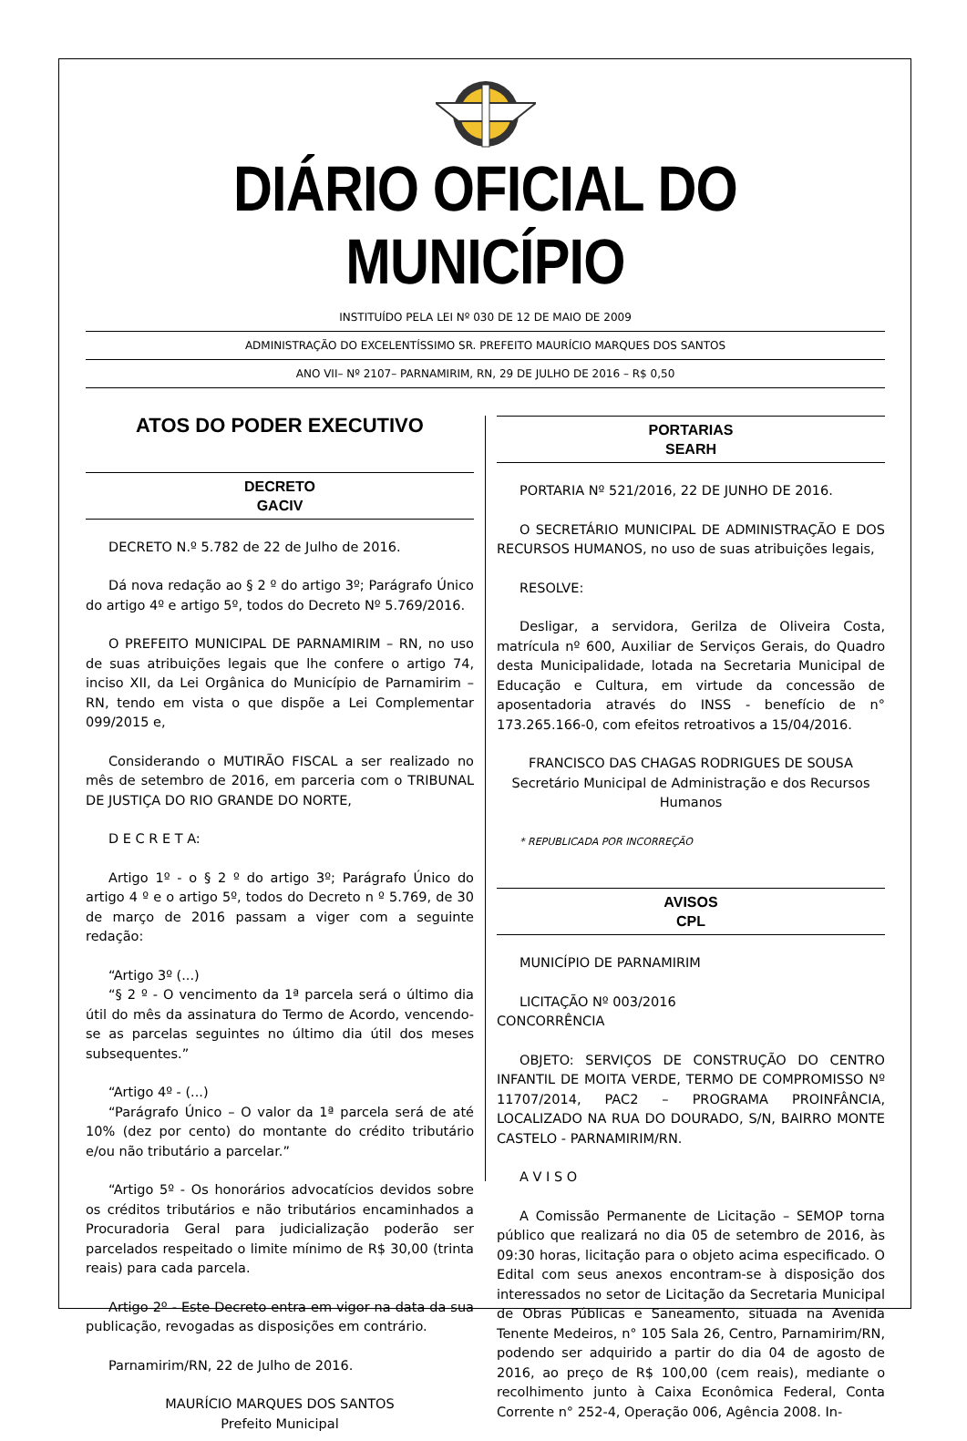DIÁRIO OFICIAL DO MUNICÍPIO
INSTITUÍDO PELA LEI Nº 030 DE 12 DE MAIO DE 2009
ADMINISTRAÇÃO DO EXCELENTÍSSIMO SR. PREFEITO MAURÍCIO MARQUES DOS SANTOS
ANO VII– Nº 2107– PARNAMIRIM, RN, 29 DE JULHO DE 2016 – R$ 0,50
ATOS DO PODER EXECUTIVO
DECRETO
GACIV
DECRETO N.º 5.782 de 22 de Julho de 2016.
Dá nova redação ao § 2 º do artigo 3º; Parágrafo Único do artigo 4º e artigo 5º, todos do Decreto Nº 5.769/2016.
O PREFEITO MUNICIPAL DE PARNAMIRIM – RN, no uso de suas atribuições legais que lhe confere o artigo 74, inciso XII, da Lei Orgânica do Município de Parnamirim – RN, tendo em vista o que dispõe a Lei Complementar 099/2015 e,
Considerando o MUTIRÃO FISCAL a ser realizado no mês de setembro de 2016, em parceria com o TRIBUNAL DE JUSTIÇA DO RIO GRANDE DO NORTE,
D E C R E T A:
Artigo 1º - o § 2 º do artigo 3º; Parágrafo Único do artigo 4 º e o artigo 5º, todos do Decreto n º 5.769, de 30 de março de 2016 passam a viger com a seguinte redação:
“Artigo 3º (...)
“§ 2 º - O vencimento da 1ª parcela será o último dia útil do mês da assinatura do Termo de Acordo, vencendo-se as parcelas seguintes no último dia útil dos meses subsequentes.”
“Artigo 4º - (...)
“Parágrafo Único – O valor da 1ª parcela será de até 10% (dez por cento) do montante do crédito tributário e/ou não tributário a parcelar.”
“Artigo 5º - Os honorários advocatícios devidos sobre os créditos tributários e não tributários encaminhados a Procuradoria Geral para judicialização poderão ser parcelados respeitado o limite mínimo de R$ 30,00 (trinta reais) para cada parcela.
Artigo 2º - Este Decreto entra em vigor na data da sua publicação, revogadas as disposições em contrário.
Parnamirim/RN, 22 de Julho de 2016.
MAURÍCIO MARQUES DOS SANTOS
Prefeito Municipal
PORTARIAS
SEARH
PORTARIA Nº 521/2016, 22 DE JUNHO DE 2016.
O SECRETÁRIO MUNICIPAL DE ADMINISTRAÇÃO E DOS RECURSOS HUMANOS, no uso de suas atribuições legais,
RESOLVE:
Desligar, a servidora, Gerilza de Oliveira Costa, matrícula nº 600, Auxiliar de Serviços Gerais, do Quadro desta Municipalidade, lotada na Secretaria Municipal de Educação e Cultura, em virtude da concessão de aposentadoria através do INSS - benefício de n° 173.265.166-0, com efeitos retroativos a 15/04/2016.
FRANCISCO DAS CHAGAS RODRIGUES DE SOUSA
Secretário Municipal de Administração e dos Recursos Humanos
* REPUBLICADA POR INCORREÇÃO
AVISOS
CPL
MUNICÍPIO DE PARNAMIRIM
LICITAÇÃO Nº 003/2016
CONCORRÊNCIA
OBJETO: SERVIÇOS DE CONSTRUÇÃO DO CENTRO INFANTIL DE MOITA VERDE, TERMO DE COMPROMISSO Nº 11707/2014, PAC2 – PROGRAMA PROINFÂNCIA, LOCALIZADO NA RUA DO DOURADO, S/N, BAIRRO MONTE CASTELO - PARNAMIRIM/RN.
A V I S O
A Comissão Permanente de Licitação – SEMOP torna público que realizará no dia 05 de setembro de 2016, às 09:30 horas, licitação para o objeto acima especificado. O Edital com seus anexos encontram-se à disposição dos interessados no setor de Licitação da Secretaria Municipal de Obras Públicas e Saneamento, situada na Avenida Tenente Medeiros, n° 105 Sala 26, Centro, Parnamirim/RN, podendo ser adquirido a partir do dia 04 de agosto de 2016, ao preço de R$ 100,00 (cem reais), mediante o recolhimento junto à Caixa Econômica Federal, Conta Corrente n° 252-4, Operação 006, Agência 2008. In-